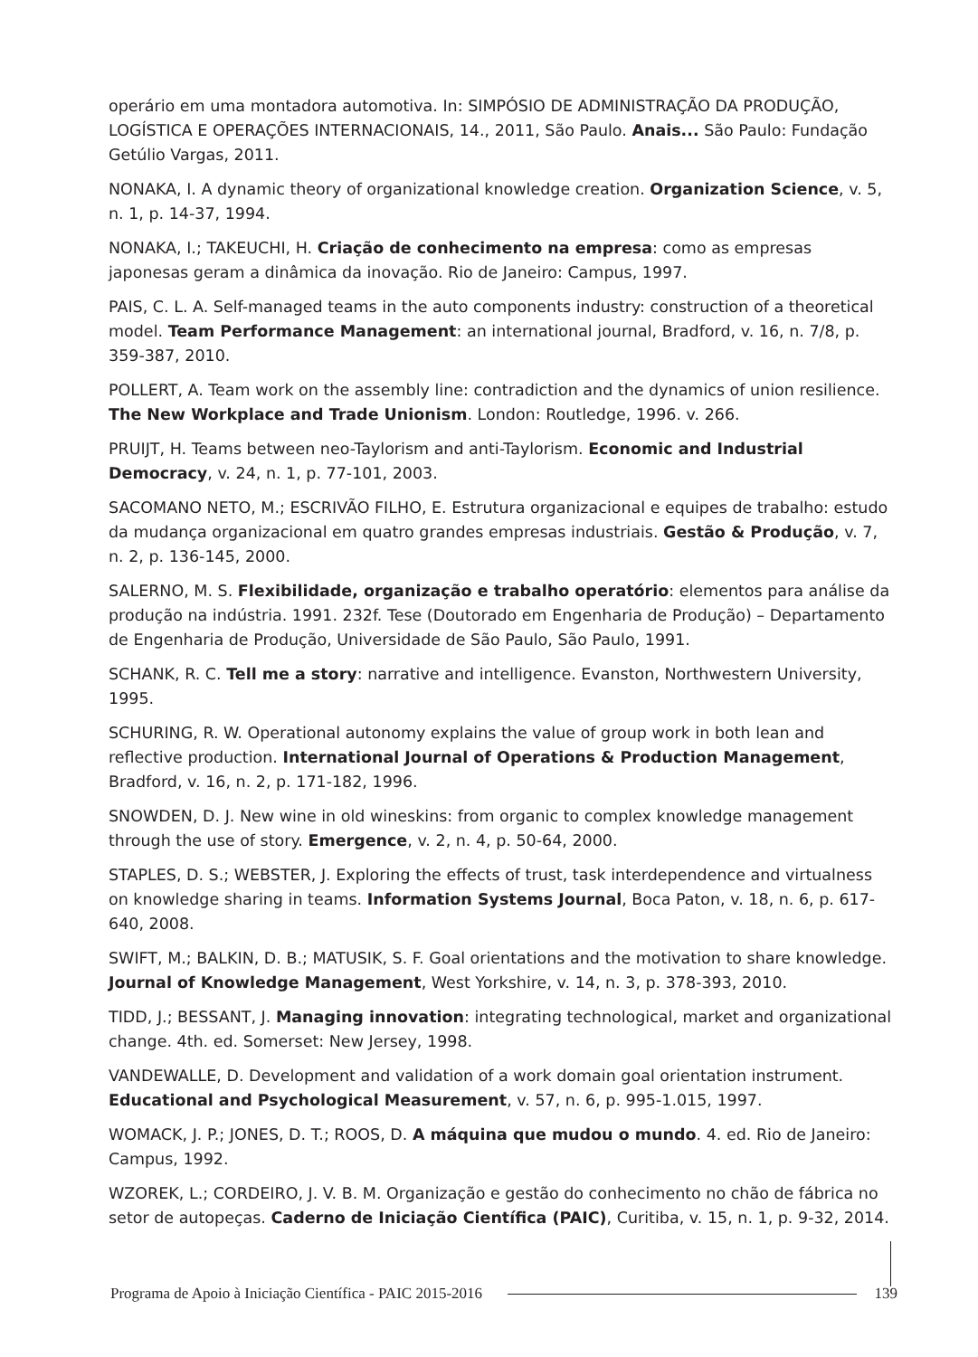operário em uma montadora automotiva. In: SIMPÓSIO DE ADMINISTRAÇÃO DA PRODUÇÃO, LOGÍSTICA E OPERAÇÕES INTERNACIONAIS, 14., 2011, São Paulo. Anais... São Paulo: Fundação Getúlio Vargas, 2011.
NONAKA, I. A dynamic theory of organizational knowledge creation. Organization Science, v. 5, n. 1, p. 14-37, 1994.
NONAKA, I.; TAKEUCHI, H. Criação de conhecimento na empresa: como as empresas japonesas geram a dinâmica da inovação. Rio de Janeiro: Campus, 1997.
PAIS, C. L. A. Self-managed teams in the auto components industry: construction of a theoretical model. Team Performance Management: an international journal, Bradford, v. 16, n. 7/8, p. 359-387, 2010.
POLLERT, A. Team work on the assembly line: contradiction and the dynamics of union resilience. The New Workplace and Trade Unionism. London: Routledge, 1996. v. 266.
PRUIJT, H. Teams between neo-Taylorism and anti-Taylorism. Economic and Industrial Democracy, v. 24, n. 1, p. 77-101, 2003.
SACOMANO NETO, M.; ESCRIVÃO FILHO, E. Estrutura organizacional e equipes de trabalho: estudo da mudança organizacional em quatro grandes empresas industriais. Gestão & Produção, v. 7, n. 2, p. 136-145, 2000.
SALERNO, M. S. Flexibilidade, organização e trabalho operatório: elementos para análise da produção na indústria. 1991. 232f. Tese (Doutorado em Engenharia de Produção) – Departamento de Engenharia de Produção, Universidade de São Paulo, São Paulo, 1991.
SCHANK, R. C. Tell me a story: narrative and intelligence. Evanston, Northwestern University, 1995.
SCHURING, R. W. Operational autonomy explains the value of group work in both lean and reflective production. International Journal of Operations & Production Management, Bradford, v. 16, n. 2, p. 171-182, 1996.
SNOWDEN, D. J. New wine in old wineskins: from organic to complex knowledge management through the use of story. Emergence, v. 2, n. 4, p. 50-64, 2000.
STAPLES, D. S.; WEBSTER, J. Exploring the effects of trust, task interdependence and virtualness on knowledge sharing in teams. Information Systems Journal, Boca Paton, v. 18, n. 6, p. 617-640, 2008.
SWIFT, M.; BALKIN, D. B.; MATUSIK, S. F. Goal orientations and the motivation to share knowledge. Journal of Knowledge Management, West Yorkshire, v. 14, n. 3, p. 378-393, 2010.
TIDD, J.; BESSANT, J. Managing innovation: integrating technological, market and organizational change. 4th. ed. Somerset: New Jersey, 1998.
VANDEWALLE, D. Development and validation of a work domain goal orientation instrument. Educational and Psychological Measurement, v. 57, n. 6, p. 995-1.015, 1997.
WOMACK, J. P.; JONES, D. T.; ROOS, D. A máquina que mudou o mundo. 4. ed. Rio de Janeiro: Campus, 1992.
WZOREK, L.; CORDEIRO, J. V. B. M. Organização e gestão do conhecimento no chão de fábrica no setor de autopeças. Caderno de Iniciação Científica (PAIC), Curitiba, v. 15, n. 1, p. 9-32, 2014.
Programa de Apoio à Iniciação Científica - PAIC 2015-2016 139